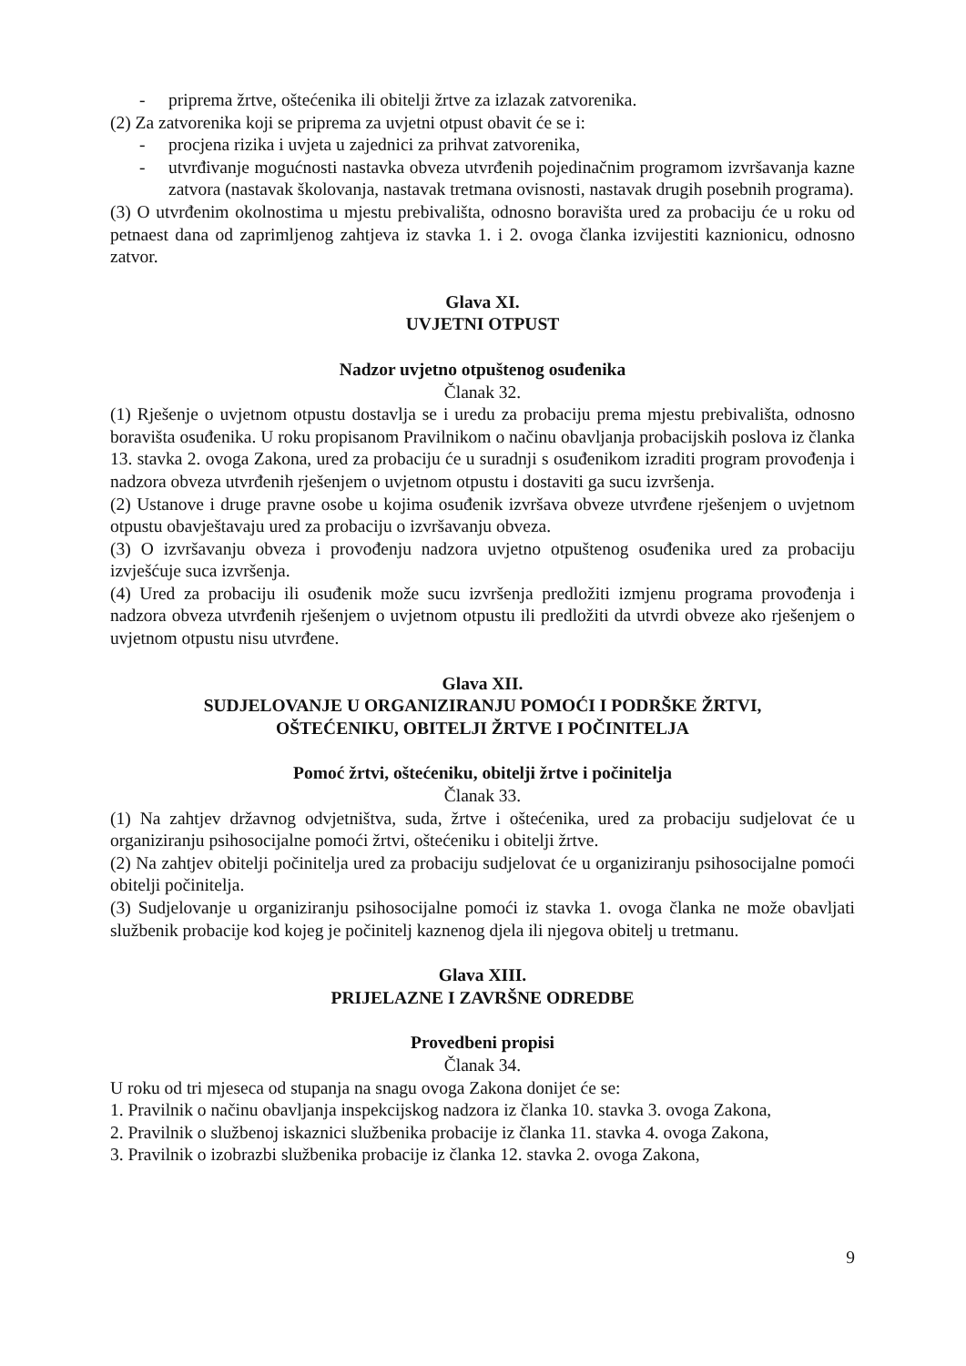- priprema žrtve, oštećenika ili obitelji žrtve za izlazak zatvorenika.
(2) Za zatvorenika koji se priprema za uvjetni otpust obavit će se i:
- procjena rizika i uvjeta u zajednici za prihvat zatvorenika,
- utvrđivanje mogućnosti nastavka obveza utvrđenih pojedinačnim programom izvršavanja kazne zatvora (nastavak školovanja, nastavak tretmana ovisnosti, nastavak drugih posebnih programa).
(3) O utvrđenim okolnostima u mjestu prebivališta, odnosno boravišta ured za probaciju će u roku od petnaest dana od zaprimljenog zahtjeva iz stavka 1. i 2. ovoga članka izvijestiti kaznionicu, odnosno zatvor.
Glava XI.
UVJETNI OTPUST
Nadzor uvjetno otpuštenog osuđenika
Članak 32.
(1) Rješenje o uvjetnom otpustu dostavlja se i uredu za probaciju prema mjestu prebivališta, odnosno boravišta osuđenika. U roku propisanom Pravilnikom o načinu obavljanja probacijskih poslova iz članka 13. stavka 2. ovoga Zakona, ured za probaciju će u suradnji s osuđenikom izraditi program provođenja i nadzora obveza utvrđenih rješenjem o uvjetnom otpustu i dostaviti ga sucu izvršenja.
(2) Ustanove i druge pravne osobe u kojima osuđenik izvršava obveze utvrđene rješenjem o uvjetnom otpustu obavještavaju ured za probaciju o izvršavanju obveza.
(3) O izvršavanju obveza i provođenju nadzora uvjetno otpuštenog osuđenika ured za probaciju izvješćuje suca izvršenja.
(4) Ured za probaciju ili osuđenik može sucu izvršenja predložiti izmjenu programa provođenja i nadzora obveza utvrđenih rješenjem o uvjetnom otpustu ili predložiti da utvrdi obveze ako rješenjem o uvjetnom otpustu nisu utvrđene.
Glava XII.
SUDJELOVANJE U ORGANIZIRANJU POMOĆI I PODRŠKE ŽRTVI,
OŠTEĆENIKU, OBITELJI ŽRTVE I POČINITELJA
Pomoć žrtvi, oštećeniku, obitelji žrtve i počinitelja
Članak 33.
(1) Na zahtjev državnog odvjetništva, suda, žrtve i oštećenika, ured za probaciju sudjelovat će u organiziranju psihosocijalne pomoći žrtvi, oštećeniku i obitelji žrtve.
(2) Na zahtjev obitelji počinitelja ured za probaciju sudjelovat će u organiziranju psihosocijalne pomoći obitelji počinitelja.
(3) Sudjelovanje u organiziranju psihosocijalne pomoći iz stavka 1. ovoga članka ne može obavljati službenik probacije kod kojeg je počinitelj kaznenog djela ili njegova obitelj u tretmanu.
Glava XIII.
PRIJELAZNE I ZAVRŠNE ODREDBE
Provedbeni propisi
Članak 34.
U roku od tri mjeseca od stupanja na snagu ovoga Zakona donijet će se:
1. Pravilnik o načinu obavljanja inspekcijskog nadzora iz članka 10. stavka 3. ovoga Zakona,
2. Pravilnik o službenoj iskaznici službenika probacije iz članka 11. stavka 4. ovoga Zakona,
3. Pravilnik o izobrazbi službenika probacije iz članka 12. stavka 2. ovoga Zakona,
9